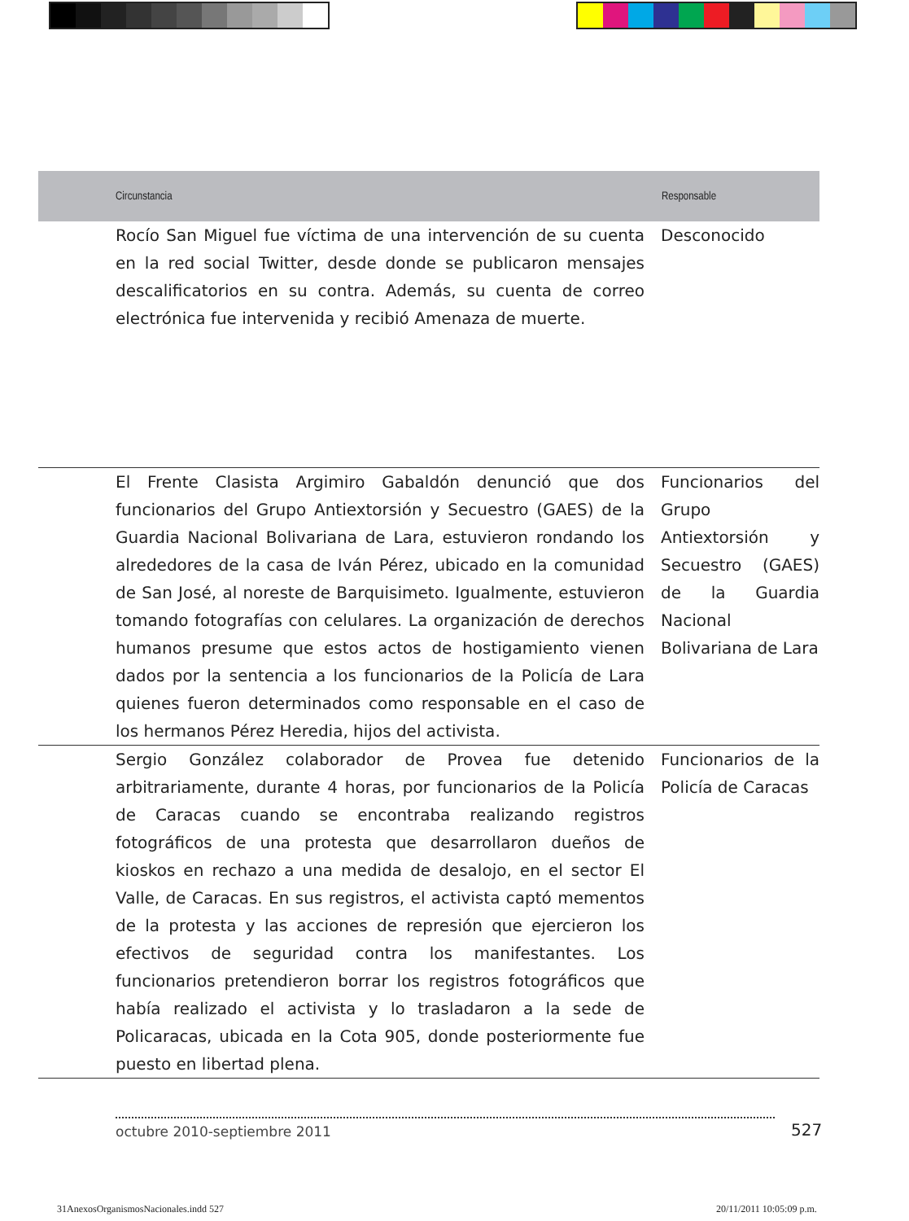| Circunstancia | Responsable |
| --- | --- |
| Rocío San Miguel fue víctima de una intervención de su cuenta en la red social Twitter, desde donde se publicaron mensajes descalificatorios en su contra. Además, su cuenta de correo electrónica fue intervenida y recibió Amenaza de muerte. | Desconocido |
| El Frente Clasista Argimiro Gabaldón denunció que dos funcionarios del Grupo Antiextorsión y Secuestro (GAES) de la Guardia Nacional Bolivariana de Lara, estuvieron rondando los alrededores de la casa de Iván Pérez, ubicado en la comunidad de San José, al noreste de Barquisimeto. Igualmente, estuvieron tomando fotografías con celulares. La organización de derechos humanos presume que estos actos de hostigamiento vienen dados por la sentencia a los funcionarios de la Policía de Lara quienes fueron determinados como responsable en el caso de los hermanos Pérez Heredia, hijos del activista. | Funcionarios del Grupo Antiextorsión y Secuestro (GAES) de la Guardia Nacional Bolivariana de Lara |
| Sergio González colaborador de Provea fue detenido arbitrariamente, durante 4 horas, por funcionarios de la Policía de Caracas cuando se encontraba realizando registros fotográficos de una protesta que desarrollaron dueños de kioskos en rechazo a una medida de desalojo, en el sector El Valle, de Caracas. En sus registros, el activista captó mementos de la protesta y las acciones de represión que ejercieron los efectivos de seguridad contra los manifestantes. Los funcionarios pretendieron borrar los registros fotográficos que había realizado el activista y lo trasladaron a la sede de Policaracas, ubicada en la Cota 905, donde posteriormente fue puesto en libertad plena. | Funcionarios de la Policía de Caracas |
octubre 2010-septiembre 2011 527
31AnexosOrganismosNacionales.indd 527
20/11/2011 10:05:09 p.m.